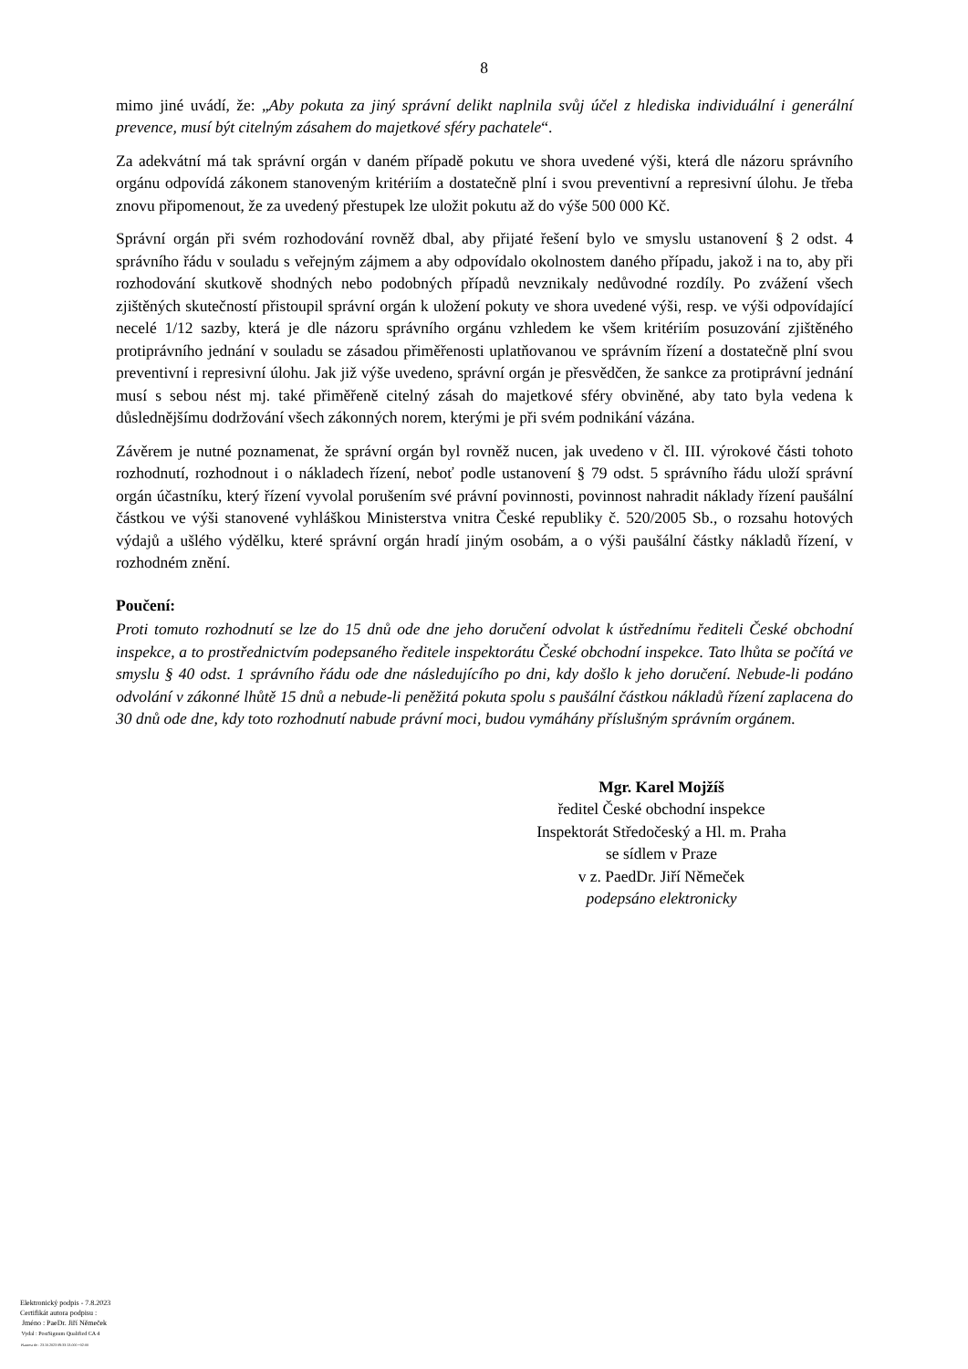8
mimo jiné uvádí, že: „Aby pokuta za jiný správní delikt naplnila svůj účel z hlediska individuální i generální prevence, musí být citelným zásahem do majetkové sféry pachatele“.
Za adekvátní má tak správní orgán v daném případě pokutu ve shora uvedené výši, která dle názoru správního orgánu odpovídá zákonem stanoveným kritériím a dostatečně plní i svou preventivní a represivní úlohu. Je třeba znovu připomenout, že za uvedený přestupek lze uložit pokutu až do výše 500 000 Kč.
Správní orgán při svém rozhodování rovněž dbal, aby přijaté řešení bylo ve smyslu ustanovení § 2 odst. 4 správního řádu v souladu s veřejným zájmem a aby odpovídalo okolnostem daného případu, jakož i na to, aby při rozhodování skutkově shodných nebo podobných případů nevznikaly nedůvodné rozdíly. Po zvážení všech zjištěných skutečností přistoupil správní orgán k uložení pokuty ve shora uvedené výši, resp. ve výši odpovídající necelé 1/12 sazby, která je dle názoru správního orgánu vzhledem ke všem kritériím posuzování zjištěného protiprávního jednání v souladu se zásadou přiměřenosti uplatňovanou ve správním řízení a dostatečně plní svou preventivní i represivní úlohu. Jak již výše uvedeno, správní orgán je přesvědčen, že sankce za protiprávní jednání musí s sebou nést mj. také přiměřeně citelný zásah do majetkové sféry obviněné, aby tato byla vedena k důslednějšímu dodržování všech zákonných norem, kterými je při svém podnikání vázána.
Závěrem je nutné poznamenat, že správní orgán byl rovněž nucen, jak uvedeno v čl. III. výrokové části tohoto rozhodnutí, rozhodnout i o nákladech řízení, neboť podle ustanovení § 79 odst. 5 správního řádu uloží správní orgán účastníku, který řízení vyvolal porušením své právní povinnosti, povinnost nahradit náklady řízení paušální částkou ve výši stanovené vyhláškou Ministerstva vnitra České republiky č. 520/2005 Sb., o rozsahu hotových výdajů a ušlého výdělku, které správní orgán hradí jiným osobám, a o výši paušální částky nákladů řízení, v rozhodném znění.
Poučení:
Proti tomuto rozhodnutí se lze do 15 dnů ode dne jeho doručení odvolat k ústřednímu řediteli České obchodní inspekce, a to prostřednictvím podepsaného ředitele inspektorátu České obchodní inspekce. Tato lhůta se počítá ve smyslu § 40 odst. 1 správního řádu ode dne následujícího po dni, kdy došlo k jeho doručení. Nebude-li podáno odvolání v zákonné lhůtě 15 dnů a nebude-li peněžitá pokuta spolu s paušální částkou nákladů řízení zaplacena do 30 dnů ode dne, kdy toto rozhodnutí nabude právní moci, budou vymáhány příslušným správním orgánem.
Mgr. Karel Mojžíš
ředitel České obchodní inspekce
Inspektorát Středočeský a Hl. m. Praha
se sídlem v Praze
v z. PaedDr. Jiří Němeček
podepsáno elektronicky
Elektronický podpis - 7.8.2023
Certifikát autora podpisu :
Jméno : PaeDr. Jiří Němeček
Vydal : PostSignum Qualified CA 4
Platnost do : 23.10.2023 09:33:13-000 +02:00